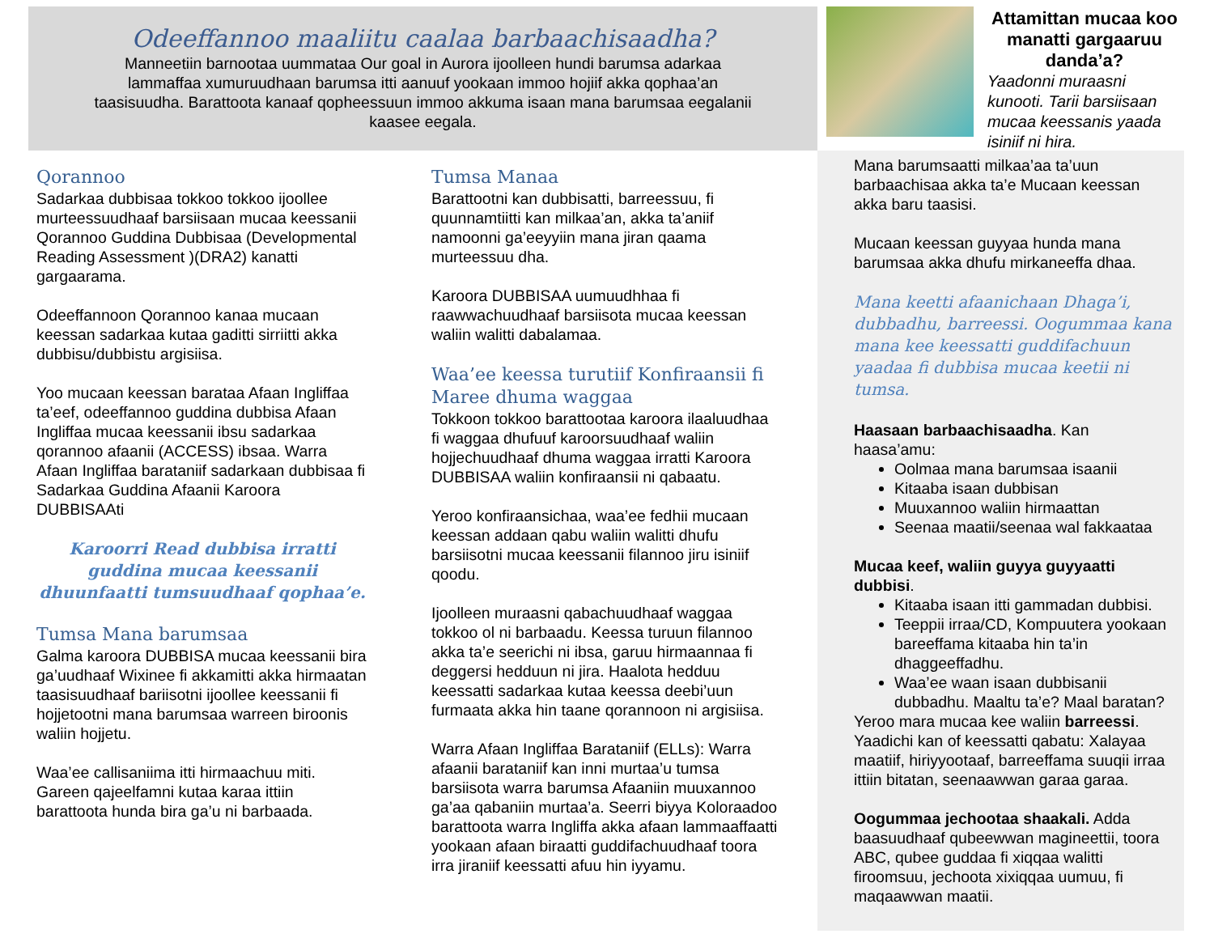Odeeffannoo maaliitu caalaa barbaachisaadha?
Manneetiin barnootaa uummataa Our goal in Aurora ijoolleen hundi barumsa adarkaa lammaffaa xumuruudhaan barumsa itti aanuuf yookaan immoo hojiif akka qophaa’an taasisuudha. Barattoota kanaaf qopheessuun immoo akkuma isaan mana barumsaa eegalanii kaasee eegala.
Attamittan mucaa koo manatti gargaaruu danda’a?
Yaadonni muraasni kunooti. Tarii barsiisaan mucaa keessanis yaada isiniif ni hira.
Qorannoo
Sadarkaa dubbisaa tokkoo tokkoo ijoollee murteessuudhaaf barsiisaan mucaa keessanii Qorannoo Guddina Dubbisaa (Developmental Reading Assessment )(DRA2) kanatti gargaarama.
Odeeffannoon Qorannoo kanaa mucaan keessan sadarkaa kutaa gaditti sirriitti akka dubbisu/dubbistu argisiisa.
Yoo mucaan keessan barataa Afaan Ingliffaa ta’eef, odeeffannoo guddina dubbisa Afaan Ingliffaa mucaa keessanii ibsu sadarkaa qorannoo afaanii (ACCESS) ibsaa. Warra Afaan Ingliffaa barataniif sadarkaan dubbisaa fi Sadarkaa Guddina Afaanii Karoora DUBBISAAti
Karoorri Read dubbisa irratti guddina mucaa keessanii dhuunfaatti tumsuudhaaf qophaa’e.
Tumsa Mana barumsaa
Galma karoora DUBBISA mucaa keessanii bira ga’uudhaaf Wixinee fi akkamitti akka hirmaatan taasisuudhaaf bariisotni ijoollee keessanii fi hojjetootni mana barumsaa warreen biroonis waliin hojjetu.
Waa’ee callisaniima itti hirmaachuu miti. Gareen qajeelfamni kutaa karaa ittiin barattoota hunda bira ga’u ni barbaada.
Tumsa Manaa
Barattootni kan dubbisatti, barreessuu, fi quunnamtiitti kan milkaa’an, akka ta’aniif namoonni ga’eeyyiin mana jiran qaama murteessuu dha.
Karoora DUBBISAA uumuudhhaa fi raawwachuudhaaf barsiisota mucaa keessan waliin walitti dabalamaa.
Waa’ee keessa turutiif Konfiraansii fi Maree dhuma waggaa
Tokkoon tokkoo barattootaa karoora ilaaluudhaa fi waggaa dhufuuf karoorsuudhaaf waliin hojjechuudhaaf dhuma waggaa irratti Karoora DUBBISAA waliin konfiraansii ni qabaatu.
Yeroo konfiraansichaa, waa’ee fedhii mucaan keessan addaan qabu waliin walitti dhufu barsiisotni mucaa keessanii filannoo jiru isiniif qoodu.
Ijoolleen muraasni qabachuudhaaf waggaa tokkoo ol ni barbaadu. Keessa turuun filannoo akka ta’e seerichi ni ibsa, garuu hirmaannaa fi deggersi hedduun ni jira. Haalota hedduu keessatti sadarkaa kutaa keessa deebi’uun furmaata akka hin taane qorannoon ni argisiisa.
Warra Afaan Ingliffaa Barataniif (ELLs): Warra afaanii barataniif kan inni murtaa’u tumsa barsiisota warra barumsa Afaaniin muuxannoo ga’aa qabaniin murtaa’a. Seerri biyya Koloraadoo barattoota warra Ingliffa akka afaan lammaaffaatti yookaan afaan biraatti guddifachuudhaaf toora irra jiraniif keessatti afuu hin iyyamu.
Mana barumsaatti milkaa’aa ta’uun barbaachisaa akka ta’e Mucaan keessan akka baru taasisi.
Mucaan keessan guyyaa hunda mana barumsaa akka dhufu mirkaneeffa dhaa.
Mana keetti afaanichaan Dhaga’i, dubbadhu, barreessi. Oogummaa kana mana kee keessatti guddifachuun yaadaa fi dubbisa mucaa keetii ni tumsa.
Haasaan barbaachisaadha. Kan haasa’amu:
Oolmaa mana barumsaa isaanii
Kitaaba isaan dubbisan
Muuxannoo waliin hirmaattan
Seenaa maatii/seenaa wal fakkaataa
Mucaa keef, waliin guyya guyyaatti dubbisi.
Kitaaba isaan itti gammadan dubbisi.
Teeppii irraa/CD, Kompuutera yookaan bareeffama kitaaba hin ta’in dhaggeeffadhu.
Waa’ee waan isaan dubbisanii dubbadhu. Maaltu ta’e? Maal baratan?
Yeroo mara mucaa kee waliin barreessi. Yaadichi kan of keessatti qabatu: Xalayaa maatiif, hiriyyootaaf, barreeffama suuqii irraa ittiin bitatan, seenaawwan garaa garaa.
Oogummaa jechootaa shaakali. Adda baasuudhaaf qubeewwan magineettii, toora ABC, qubee guddaa fi xiqqaa walitti firoomsuu, jechoota xixiqqaa uumuu, fi maqaawwan maatii.